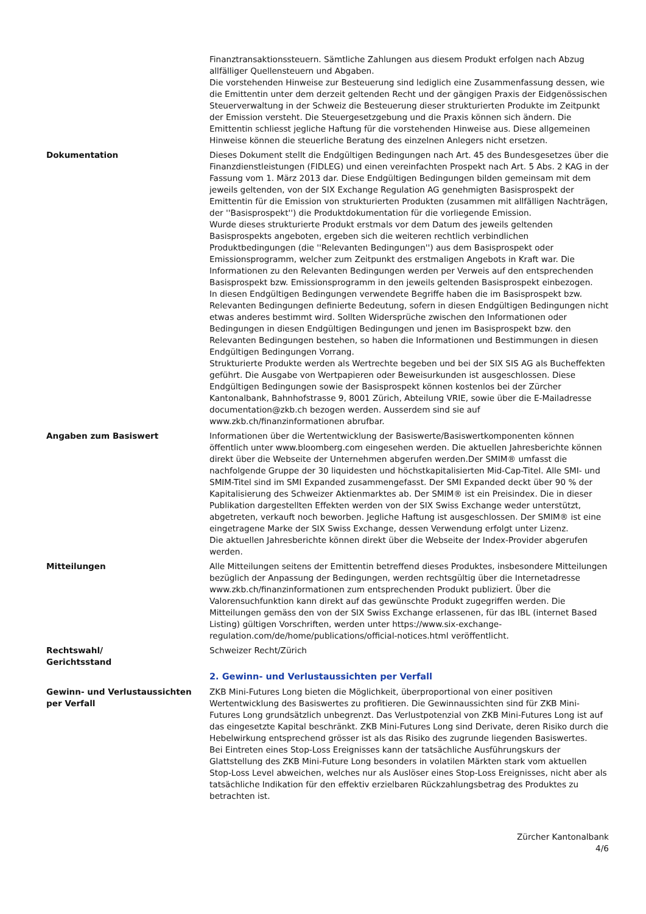Finanztransaktionssteuern. Sämtliche Zahlungen aus diesem Produkt erfolgen nach Abzug allfälliger Quellensteuern und Abgaben.
Die vorstehenden Hinweise zur Besteuerung sind lediglich eine Zusammenfassung dessen, wie die Emittentin unter dem derzeit geltenden Recht und der gängigen Praxis der Eidgenössischen Steuerverwaltung in der Schweiz die Besteuerung dieser strukturierten Produkte im Zeitpunkt der Emission versteht. Die Steuergesetzgebung und die Praxis können sich ändern. Die Emittentin schliesst jegliche Haftung für die vorstehenden Hinweise aus. Diese allgemeinen Hinweise können die steuerliche Beratung des einzelnen Anlegers nicht ersetzen.
Dokumentation Dieses Dokument stellt die Endgültigen Bedingungen nach Art. 45 des Bundesgesetzes über die Finanzdienstleistungen (FIDLEG) und einen vereinfachten Prospekt nach Art. 5 Abs. 2 KAG in der Fassung vom 1. März 2013 dar. Diese Endgültigen Bedingungen bilden gemeinsam mit dem jeweils geltenden, von der SIX Exchange Regulation AG genehmigten Basisprospekt der Emittentin für die Emission von strukturierten Produkten (zusammen mit allfälligen Nachträgen, der ''Basisprospekt'') die Produktdokumentation für die vorliegende Emission.
Wurde dieses strukturierte Produkt erstmals vor dem Datum des jeweils geltenden Basisprospekts angeboten, ergeben sich die weiteren rechtlich verbindlichen Produktbedingungen (die ''Relevanten Bedingungen'') aus dem Basisprospekt oder Emissionsprogramm, welcher zum Zeitpunkt des erstmaligen Angebots in Kraft war. Die Informationen zu den Relevanten Bedingungen werden per Verweis auf den entsprechenden Basisprospekt bzw. Emissionsprogramm in den jeweils geltenden Basisprospekt einbezogen.
In diesen Endgültigen Bedingungen verwendete Begriffe haben die im Basisprospekt bzw. Relevanten Bedingungen definierte Bedeutung, sofern in diesen Endgültigen Bedingungen nicht etwas anderes bestimmt wird. Sollten Widersprüche zwischen den Informationen oder Bedingungen in diesen Endgültigen Bedingungen und jenen im Basisprospekt bzw. den Relevanten Bedingungen bestehen, so haben die Informationen und Bestimmungen in diesen Endgültigen Bedingungen Vorrang.
Strukturierte Produkte werden als Wertrechte begeben und bei der SIX SIS AG als Bucheffekten geführt. Die Ausgabe von Wertpapieren oder Beweisurkunden ist ausgeschlossen. Diese Endgültigen Bedingungen sowie der Basisprospekt können kostenlos bei der Zürcher Kantonalbank, Bahnhofstrasse 9, 8001 Zürich, Abteilung VRIE, sowie über die E-Mailadresse documentation@zkb.ch bezogen werden. Ausserdem sind sie auf www.zkb.ch/finanzinformationen abrufbar.
Angaben zum Basiswert Informationen über die Wertentwicklung der Basiswerte/Basiswertkomponenten können öffentlich unter www.bloomberg.com eingesehen werden. Die aktuellen Jahresberichte können direkt über die Webseite der Unternehmen abgerufen werden.Der SMIM® umfasst die nachfolgende Gruppe der 30 liquidesten und höchstkapitalisierten Mid-Cap-Titel. Alle SMI- und SMIM-Titel sind im SMI Expanded zusammengefasst. Der SMI Expanded deckt über 90 % der Kapitalisierung des Schweizer Aktienmarktes ab. Der SMIM® ist ein Preisindex. Die in dieser Publikation dargestellten Effekten werden von der SIX Swiss Exchange weder unterstützt, abgetreten, verkauft noch beworben. Jegliche Haftung ist ausgeschlossen. Der SMIM® ist eine eingetragene Marke der SIX Swiss Exchange, dessen Verwendung erfolgt unter Lizenz.
Die aktuellen Jahresberichte können direkt über die Webseite der Index-Provider abgerufen werden.
Mitteilungen Alle Mitteilungen seitens der Emittentin betreffend dieses Produktes, insbesondere Mitteilungen bezüglich der Anpassung der Bedingungen, werden rechtsgültig über die Internetadresse www.zkb.ch/finanzinformationen zum entsprechenden Produkt publiziert. Über die Valorensuchfunktion kann direkt auf das gewünschte Produkt zugegriffen werden. Die Mitteilungen gemäss den von der SIX Swiss Exchange erlassenen, für das IBL (internet Based Listing) gültigen Vorschriften, werden unter https://www.six-exchange-regulation.com/de/home/publications/official-notices.html veröffentlicht.
Rechtswahl/
Gerichtsstand
Schweizer Recht/Zürich
2. Gewinn- und Verlustaussichten per Verfall
Gewinn- und Verlustaussichten per Verfall
ZKB Mini-Futures Long bieten die Möglichkeit, überproportional von einer positiven Wertentwicklung des Basiswertes zu profitieren. Die Gewinnaussichten sind für ZKB Mini-Futures Long grundsätzlich unbegrenzt. Das Verlustpotenzial von ZKB Mini-Futures Long ist auf das eingesetzte Kapital beschränkt. ZKB Mini-Futures Long sind Derivate, deren Risiko durch die Hebelwirkung entsprechend grösser ist als das Risiko des zugrunde liegenden Basiswertes.
Bei Eintreten eines Stop-Loss Ereignisses kann der tatsächliche Ausführungskurs der Glattstellung des ZKB Mini-Future Long besonders in volatilen Märkten stark vom aktuellen Stop-Loss Level abweichen, welches nur als Auslöser eines Stop-Loss Ereignisses, nicht aber als tatsächliche Indikation für den effektiv erzielbaren Rückzahlungsbetrag des Produktes zu betrachten ist.
Zürcher Kantonalbank
4/6